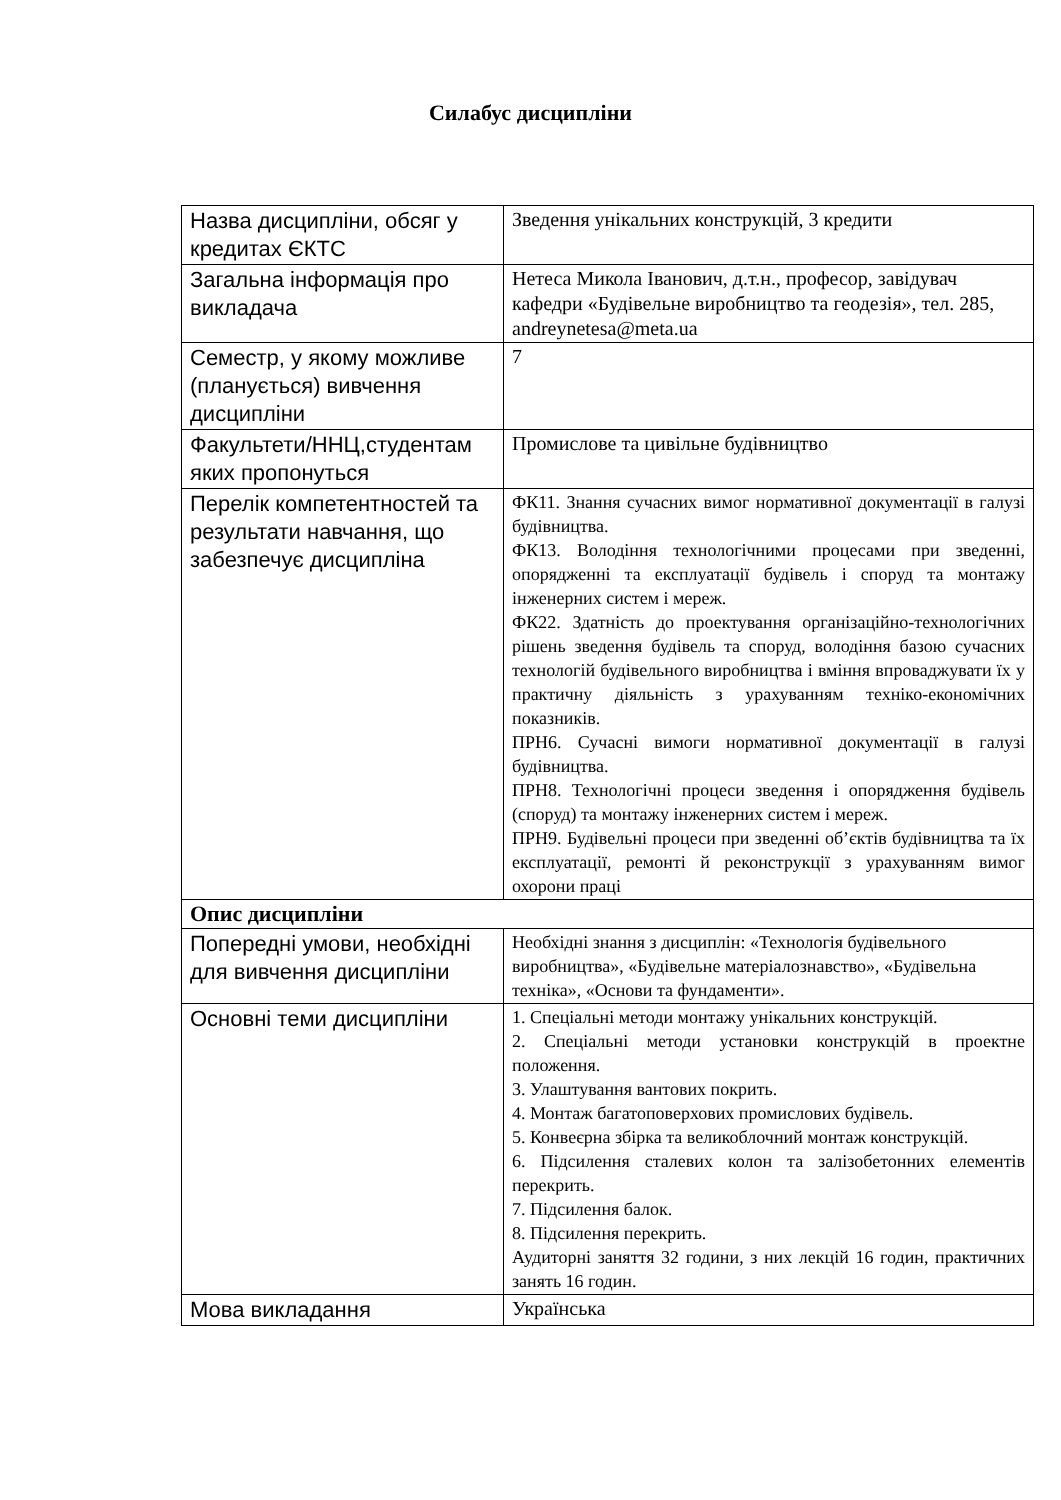Силабус дисципліни
| Назва дисципліни, обсяг у кредитах ЄКТС | Зведення унікальних конструкцій, 3 кредити |
| Загальна інформація про викладача | Нетеса Микола Іванович, д.т.н., професор, завідувач кафедри «Будівельне виробництво та геодезія», тел. 285, andreynetesa@meta.ua |
| Семестр, у якому можливе (планується) вивчення дисципліни | 7 |
| Факультети/ННЦ,студентам яких пропонуться | Промислове та цивільне будівництво |
| Перелік компетентностей та результати навчання, що забезпечує дисципліна | ФК11. Знання сучасних вимог нормативної документації в галузі будівництва. ФК13. Володіння технологічними процесами при зведенні, опорядженні та експлуатації будівель і споруд та монтажу інженерних систем і мереж. ФК22. Здатність до проектування організаційно-технологічних рішень зведення будівель та споруд, володіння базою сучасних технологій будівельного виробництва і вміння впроваджувати їх у практичну діяльність з урахуванням техніко-економічних показників. ПРН6. Сучасні вимоги нормативної документації в галузі будівництва. ПРН8. Технологічні процеси зведення і опорядження будівель (споруд) та монтажу інженерних систем і мереж. ПРН9. Будівельні процеси при зведенні об’єктів будівництва та їх експлуатації, ремонті й реконструкції з урахуванням вимог охорони праці |
| Опис дисципліни | |
| Попередні умови, необхідні для вивчення дисципліни | Необхідні знання з дисциплін: «Технологія будівельного виробництва», «Будівельне матеріалознавство», «Будівельна техніка», «Основи та фундаменти». |
| Основні теми дисципліни | 1. Спеціальні методи монтажу унікальних конструкцій. 2. Спеціальні методи установки конструкцій в проектне положення. 3. Улаштування вантових покрить. 4. Монтаж багатоповерхових промислових будівель. 5. Конвеєрна збірка та великоблочний монтаж конструкцій. 6. Підсилення сталевих колон та залізобетонних елементів перекрить. 7. Підсилення балок. 8. Підсилення перекрить. Аудиторні заняття 32 години, з них лекцій 16 годин, практичних занять 16 годин. |
| Мова викладання | Українська |